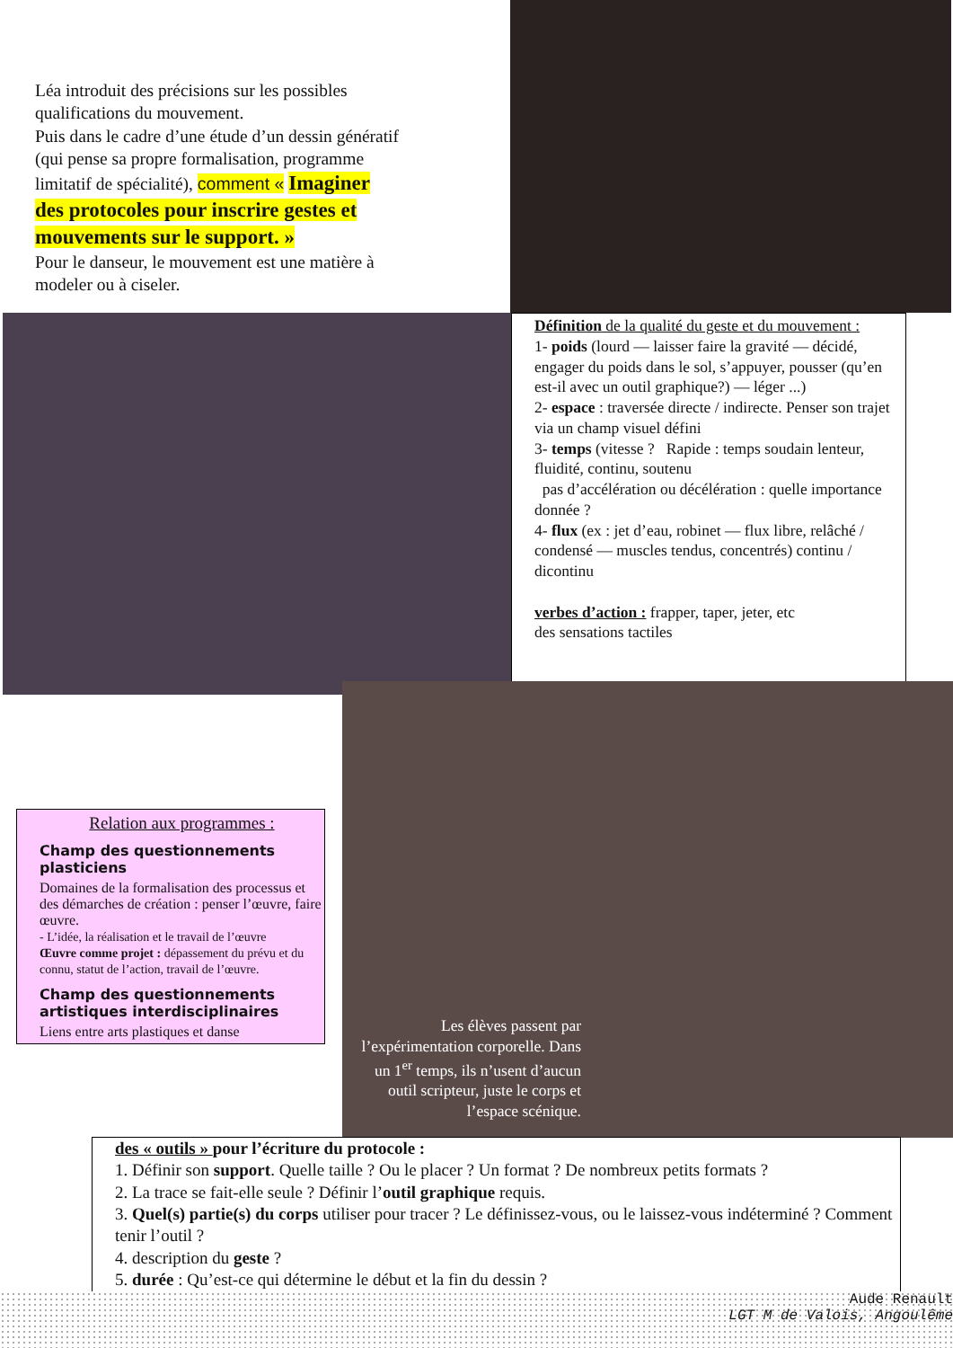Léa introduit des précisions sur les possibles qualifications du mouvement.
Puis dans le cadre d’une étude d’un dessin génératif (qui pense sa propre formalisation, programme limitatif de spécialité), comment « Imaginer des protocoles pour inscrire gestes et mouvements sur le support. »
Pour le danseur, le mouvement est une matière à modeler ou à ciseler.
Définition de la qualité du geste et du mouvement :
1- poids (lourd — laisser faire la gravité — décidé, engager du poids dans le sol, s’appuyer, pousser (qu’en est-il avec un outil graphique?) — léger ...)
2- espace : traversée directe / indirecte. Penser son trajet via un champ visuel défini
3- temps (vitesse ? Rapide : temps soudain lenteur, fluidité, continu, soutenu
pas d’accélération ou décélération : quelle importance donnée ?
4- flux (ex : jet d’eau, robinet — flux libre, relâché / condensé — muscles tendus, concentrés) continu / dicontinu
verbes d’action : frapper, taper, jeter, etc
des sensations tactiles
Relation aux programmes :
Champ des questionnements plasticiens
Domaines de la formalisation des processus et des démarches de création : penser l’œuvre, faire œuvre.
- L’idée, la réalisation et le travail de l’œuvre
Œuvre comme projet : dépassement du prévu et du connu, statut de l’action, travail de l’œuvre.
Champ des questionnements artistiques interdisciplinaires
Liens entre arts plastiques et danse
Les élèves passent par l’expérimentation corporelle. Dans un 1<sup>er</sup> temps, ils n’usent d’aucun outil scripteur, juste le corps et l’espace scénique.
des « outils » pour l’écriture du protocole :
1. Définir son support. Quelle taille ? Ou le placer ? Un format ? De nombreux petits formats ?
2. La trace se fait-elle seule ? Définir l’outil graphique requis.
3. Quel(s) partie(s) du corps utiliser pour tracer ? Le définissez-vous, ou le laissez-vous indéterminé ? Comment tenir l’outil ?
4. description du geste ?
5. durée : Qu’est-ce qui détermine le début et la fin du dessin ?
Aude Renault
LGT M de Valois, Angoulême